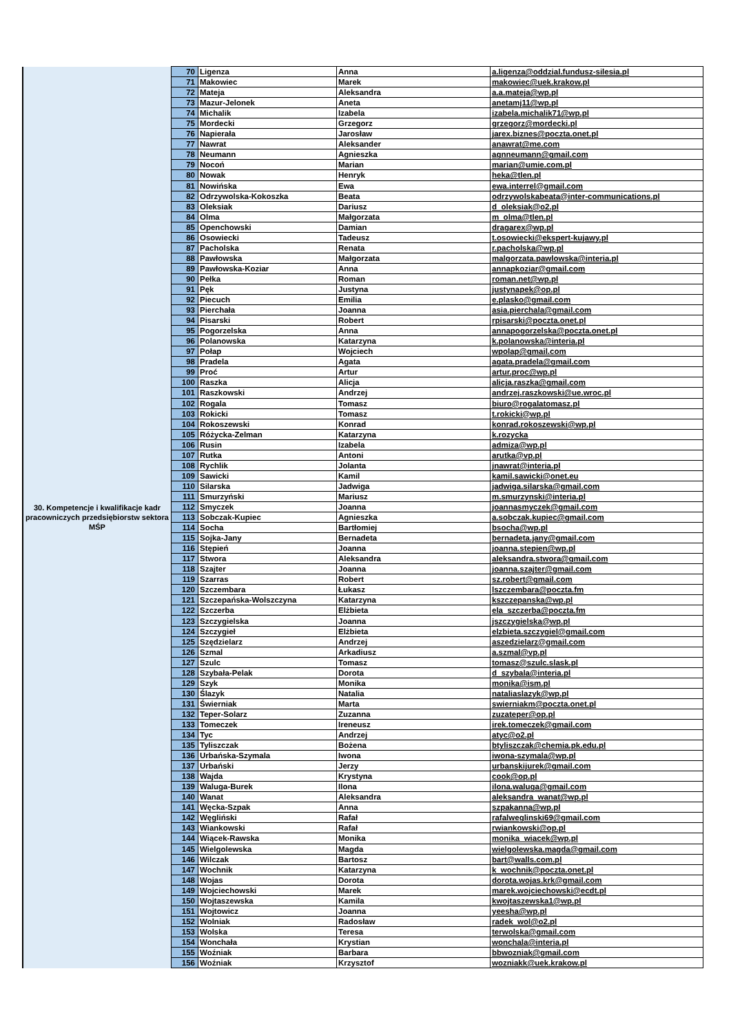| 30. Kompetencje i kwalifikacje kadr pracowniczych przedsiębiorstw sektora MŚP | 70 | Ligenza | Anna | a.ligenza@oddzial.fundusz-silesia.pl |
| | 71 | Makowiec | Marek | makowiec@uek.krakow.pl |
| | 72 | Mateja | Aleksandra | a.a.mateja@wp.pl |
| | 73 | Mazur-Jelonek | Aneta | anetamj11@wp.pl |
| | 74 | Michalik | Izabela | izabela.michalik71@wp.pl |
| | 75 | Mordecki | Grzegorz | grzegorz@mordecki.pl |
| | 76 | Napierała | Jarosław | jarex.biznes@poczta.onet.pl |
| | 77 | Nawrat | Aleksander | anawrat@me.com |
| | 78 | Neumann | Agnieszka | agnneumann@gmail.com |
| | 79 | Nocoń | Marian | marian@umie.com.pl |
| | 80 | Nowak | Henryk | heka@tlen.pl |
| | 81 | Nowińska | Ewa | ewa.interrel@gmail.com |
| | 82 | Odrzywolska-Kokoszka | Beata | odrzywolskabeata@inter-communications.pl |
| | 83 | Oleksiak | Dariusz | d_oleksiak@o2.pl |
| | 84 | Olma | Małgorzata | m_olma@tlen.pl |
| | 85 | Openchowski | Damian | dragarex@wp.pl |
| | 86 | Osowiecki | Tadeusz | t.osowiecki@ekspert-kujawy.pl |
| | 87 | Pacholska | Renata | r.pacholska@wp.pl |
| | 88 | Pawłowska | Małgorzata | malgorzata.pawlowska@interia.pl |
| | 89 | Pawłowska-Koziar | Anna | annapkoziar@gmail.com |
| | 90 | Pełka | Roman | roman.net@wp.pl |
| | 91 | Pęk | Justyna | justynapek@op.pl |
| | 92 | Piecuch | Emilia | e.plasko@gmail.com |
| | 93 | Pierchała | Joanna | asia.pierchala@gmail.com |
| | 94 | Pisarski | Robert | rpisarski@poczta.onet.pl |
| | 95 | Pogorzelska | Anna | annapogorzelska@poczta.onet.pl |
| | 96 | Polanowska | Katarzyna | k.polanowska@interia.pl |
| | 97 | Połap | Wojciech | wpolap@gmail.com |
| | 98 | Pradela | Agata | agata.pradela@gmail.com |
| | 99 | Proć | Artur | artur.proc@wp.pl |
| | 100 | Raszka | Alicja | alicja.raszka@gmail.com |
| | 101 | Raszkowski | Andrzej | andrzej.raszkowski@ue.wroc.pl |
| | 102 | Rogala | Tomasz | biuro@rogalatomasz.pl |
| | 103 | Rokicki | Tomasz | t.rokicki@wp.pl |
| | 104 | Rokoszewski | Konrad | konrad.rokoszewski@wp.pl |
| | 105 | Różycka-Zelman | Katarzyna | k.rozycka |
| | 106 | Rusin | Izabela | admiza@wp.pl |
| | 107 | Rutka | Antoni | arutka@vp.pl |
| | 108 | Rychlik | Jolanta | jnawrat@interia.pl |
| | 109 | Sawicki | Kamil | kamil.sawicki@onet.eu |
| | 110 | Silarska | Jadwiga | jadwiga.silarska@gmail.com |
| | 111 | Smurzyński | Mariusz | m.smurzynski@interia.pl |
| | 112 | Smyczek | Joanna | joannasmyczek@gmail.com |
| | 113 | Sobczak-Kupiec | Agnieszka | a.sobczak.kupiec@gmail.com |
| | 114 | Socha | Bartłomiej | bsocha@wp.pl |
| | 115 | Sojka-Jany | Bernadeta | bernadeta.jany@gmail.com |
| | 116 | Stępień | Joanna | joanna.stepien@wp.pl |
| | 117 | Stwora | Aleksandra | aleksandra.stwora@gmail.com |
| | 118 | Szajter | Joanna | joanna.szajter@gmail.com |
| | 119 | Szarras | Robert | sz.robert@gmail.com |
| | 120 | Szczembara | Łukasz | lszczembara@poczta.fm |
| | 121 | Szczepańska-Wolszczyna | Katarzyna | kszczepanska@wp.pl |
| | 122 | Szczerba | Elżbieta | ela_szczerba@poczta.fm |
| | 123 | Szczygielska | Joanna | jszczygielska@wp.pl |
| | 124 | Szczygieł | Elżbieta | elzbieta.szczygiel@gmail.com |
| | 125 | Szędzielarz | Andrzej | aszedzielarz@gmail.com |
| | 126 | Szmal | Arkadiusz | a.szmal@vp.pl |
| | 127 | Szulc | Tomasz | tomasz@szulc.slask.pl |
| | 128 | Szybała-Pelak | Dorota | d_szybala@interia.pl |
| | 129 | Szyk | Monika | monika@ism.pl |
| | 130 | Ślazyk | Natalia | nataliaslazyk@wp.pl |
| | 131 | Świerniak | Marta | swierniakm@poczta.onet.pl |
| | 132 | Teper-Solarz | Zuzanna | zuzateper@op.pl |
| | 133 | Tomeczek | Ireneusz | irek.tomeczek@gmail.com |
| | 134 | Tyc | Andrzej | atyc@o2.pl |
| | 135 | Tyliszczak | Bożena | btyliszczak@chemia.pk.edu.pl |
| | 136 | Urbańska-Szymala | Iwona | iwona-szymala@wp.pl |
| | 137 | Urbański | Jerzy | urbanskijurek@gmail.com |
| | 138 | Wajda | Krystyna | cook@op.pl |
| | 139 | Waluga-Burek | Ilona | ilona.waluga@gmail.com |
| | 140 | Wanat | Aleksandra | aleksandra_wanat@wp.pl |
| | 141 | Węcka-Szpak | Anna | szpakanna@wp.pl |
| | 142 | Węgliński | Rafał | rafalweglinski69@gmail.com |
| | 143 | Wiankowski | Rafał | rwiankowski@op.pl |
| | 144 | Wiącek-Rawska | Monika | monika_wiacek@wp.pl |
| | 145 | Wielgolewska | Magda | wielgolewska.magda@gmail.com |
| | 146 | Wilczak | Bartosz | bart@walls.com.pl |
| | 147 | Wochnik | Katarzyna | k_wochnik@poczta.onet.pl |
| | 148 | Wojas | Dorota | dorota.wojas.krk@gmail.com |
| | 149 | Wojciechowski | Marek | marek.wojciechowski@ecdt.pl |
| | 150 | Wojtaszewska | Kamila | kwojtaszewska1@wp.pl |
| | 151 | Wojtowicz | Joanna | yeesha@wp.pl |
| | 152 | Wolniak | Radosław | radek_wol@o2.pl |
| | 153 | Wolska | Teresa | terwolska@gmail.com |
| | 154 | Wonchała | Krystian | wonchala@interia.pl |
| | 155 | Woźniak | Barbara | bbwozniak@gmail.com |
| | 156 | Woźniak | Krzysztof | wozniakk@uek.krakow.pl |